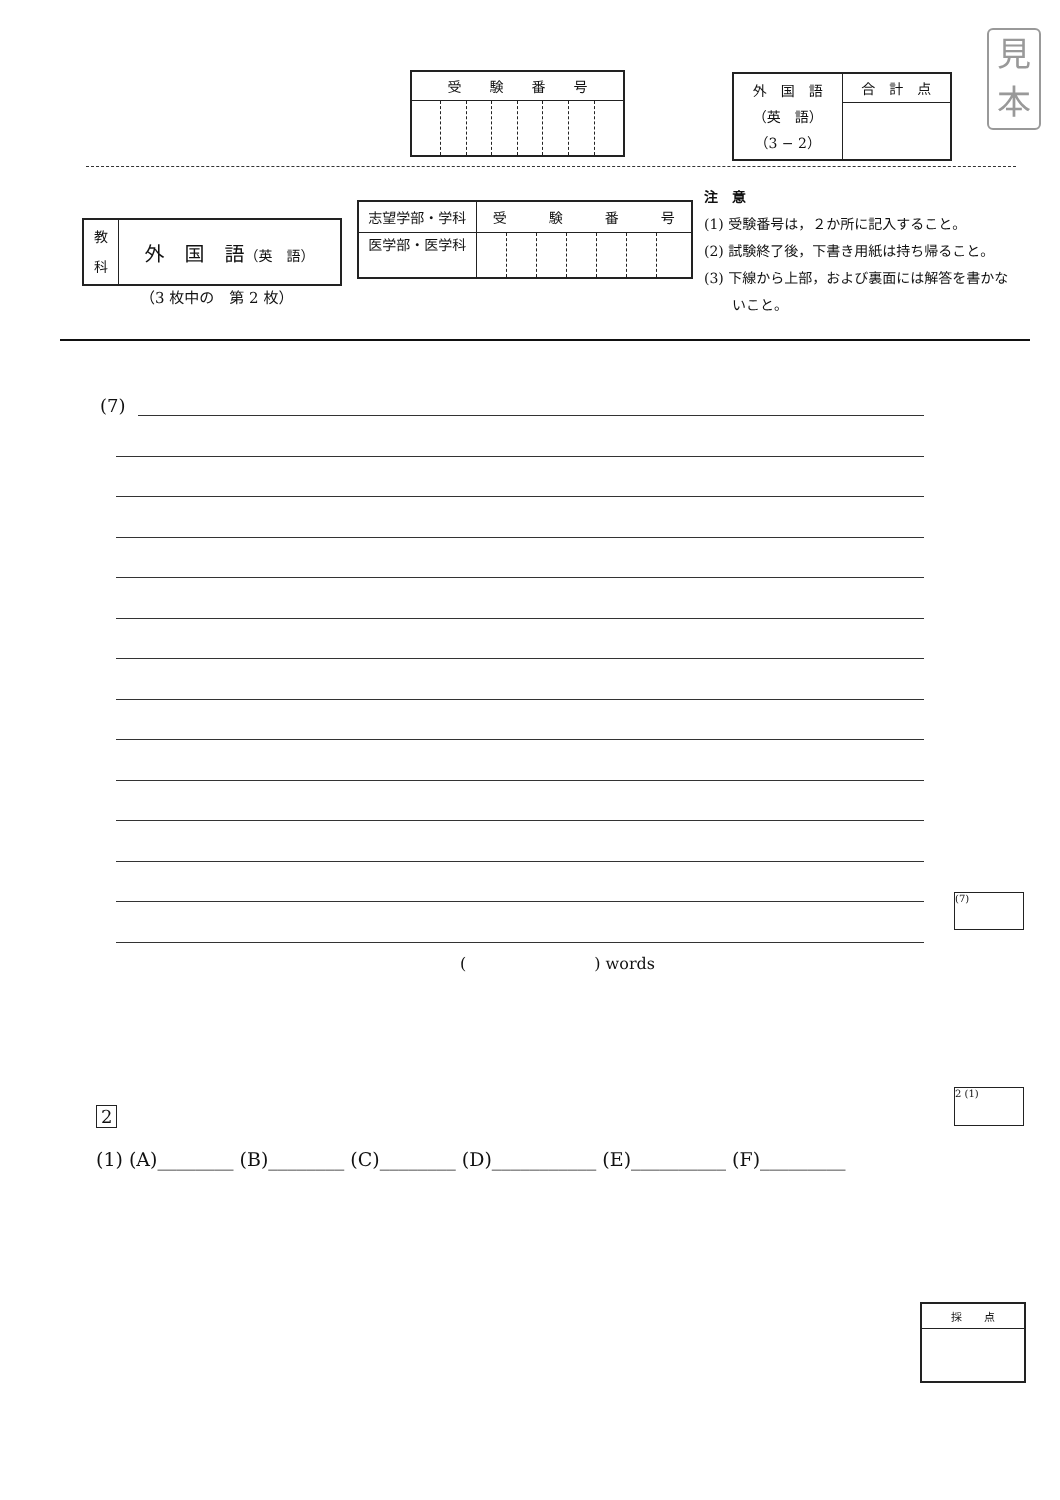| 受 験 番 号 | | | | | | | |
| 外 国 語 （英 語） （3 − 2） | 合 計 点 |
見
本
| 教 科 | 外 国 語 （英 語） |
（3 枚中の　第 2 枚）
| 志望学部・学科 | 受 験 番 号 | | | | | | |
| 医学部・医学科 | | | | | | | |
注　意
(1) 受験番号は，２か所に記入すること。
(2) 試験終了後，下書き用紙は持ち帰ること。
(3) 下線から上部，および裏面には解答を書かな
　　いこと。
(7)
(7)
(　　　　　　　　) words
2 (1)
2
(1) (A)________ (B)________ (C)________ (D)___________ (E)__________ (F)_________
| 採 点 |